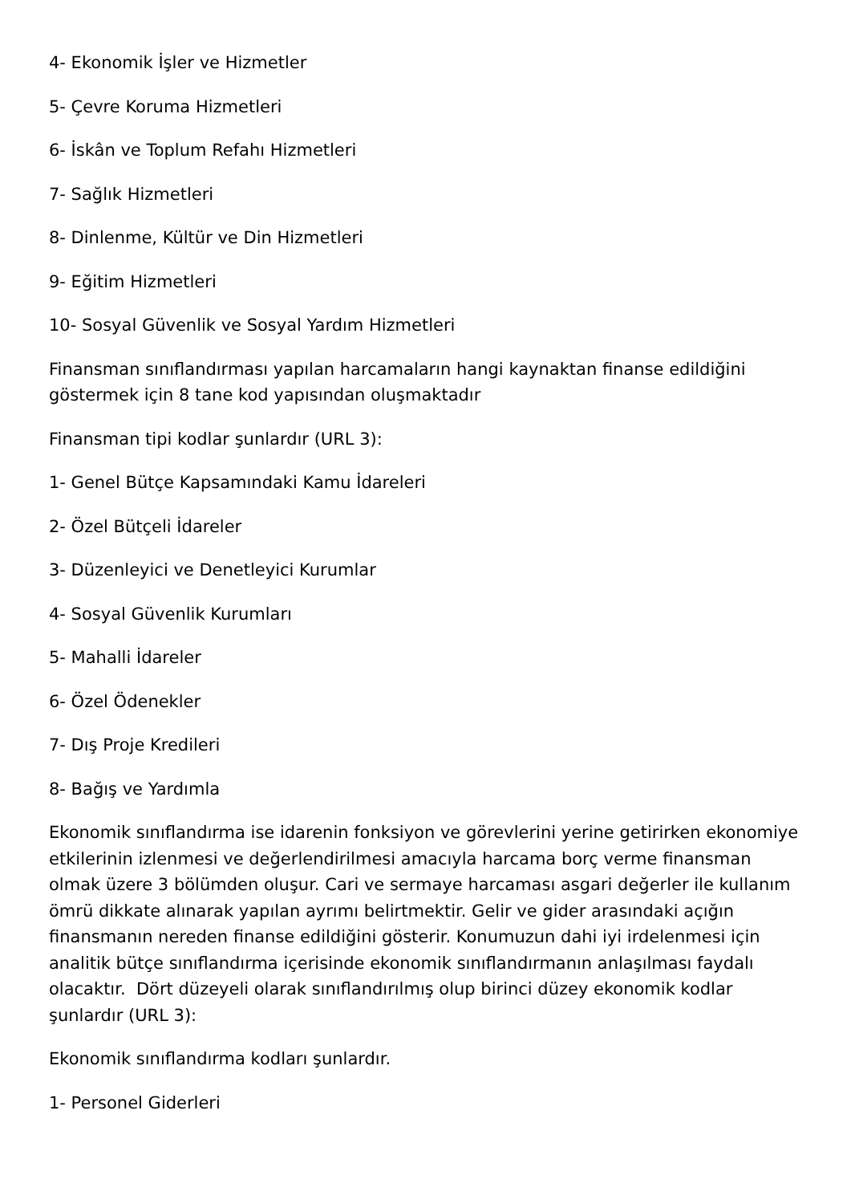4- Ekonomik İşler ve Hizmetler
5- Çevre Koruma Hizmetleri
6- İskân ve Toplum Refahı Hizmetleri
7- Sağlık Hizmetleri
8- Dinlenme, Kültür ve Din Hizmetleri
9- Eğitim Hizmetleri
10- Sosyal Güvenlik ve Sosyal Yardım Hizmetleri
Finansman sınıflandırması yapılan harcamaların hangi kaynaktan finanse edildiğini göstermek için 8 tane kod yapısından oluşmaktadır
Finansman tipi kodlar şunlardır (URL 3):
1- Genel Bütçe Kapsamındaki Kamu İdareleri
2- Özel Bütçeli İdareler
3- Düzenleyici ve Denetleyici Kurumlar
4- Sosyal Güvenlik Kurumları
5- Mahalli İdareler
6- Özel Ödenekler
7- Dış Proje Kredileri
8- Bağış ve Yardımla
Ekonomik sınıflandırma ise idarenin fonksiyon ve görevlerini yerine getirirken ekonomiye etkilerinin izlenmesi ve değerlendirilmesi amacıyla harcama borç verme finansman olmak üzere 3 bölümden oluşur. Cari ve sermaye harcaması asgari değerler ile kullanım ömrü dikkate alınarak yapılan ayrımı belirtmektir. Gelir ve gider arasındaki açığın finansmanın nereden finanse edildiğini gösterir. Konumuzun dahi iyi irdelenmesi için analitik bütçe sınıflandırma içerisinde ekonomik sınıflandırmanın anlaşılması faydalı olacaktır. Dört düzeyeli olarak sınıflandırılmış olup birinci düzey ekonomik kodlar şunlardır (URL 3):
Ekonomik sınıflandırma kodları şunlardır.
1- Personel Giderleri